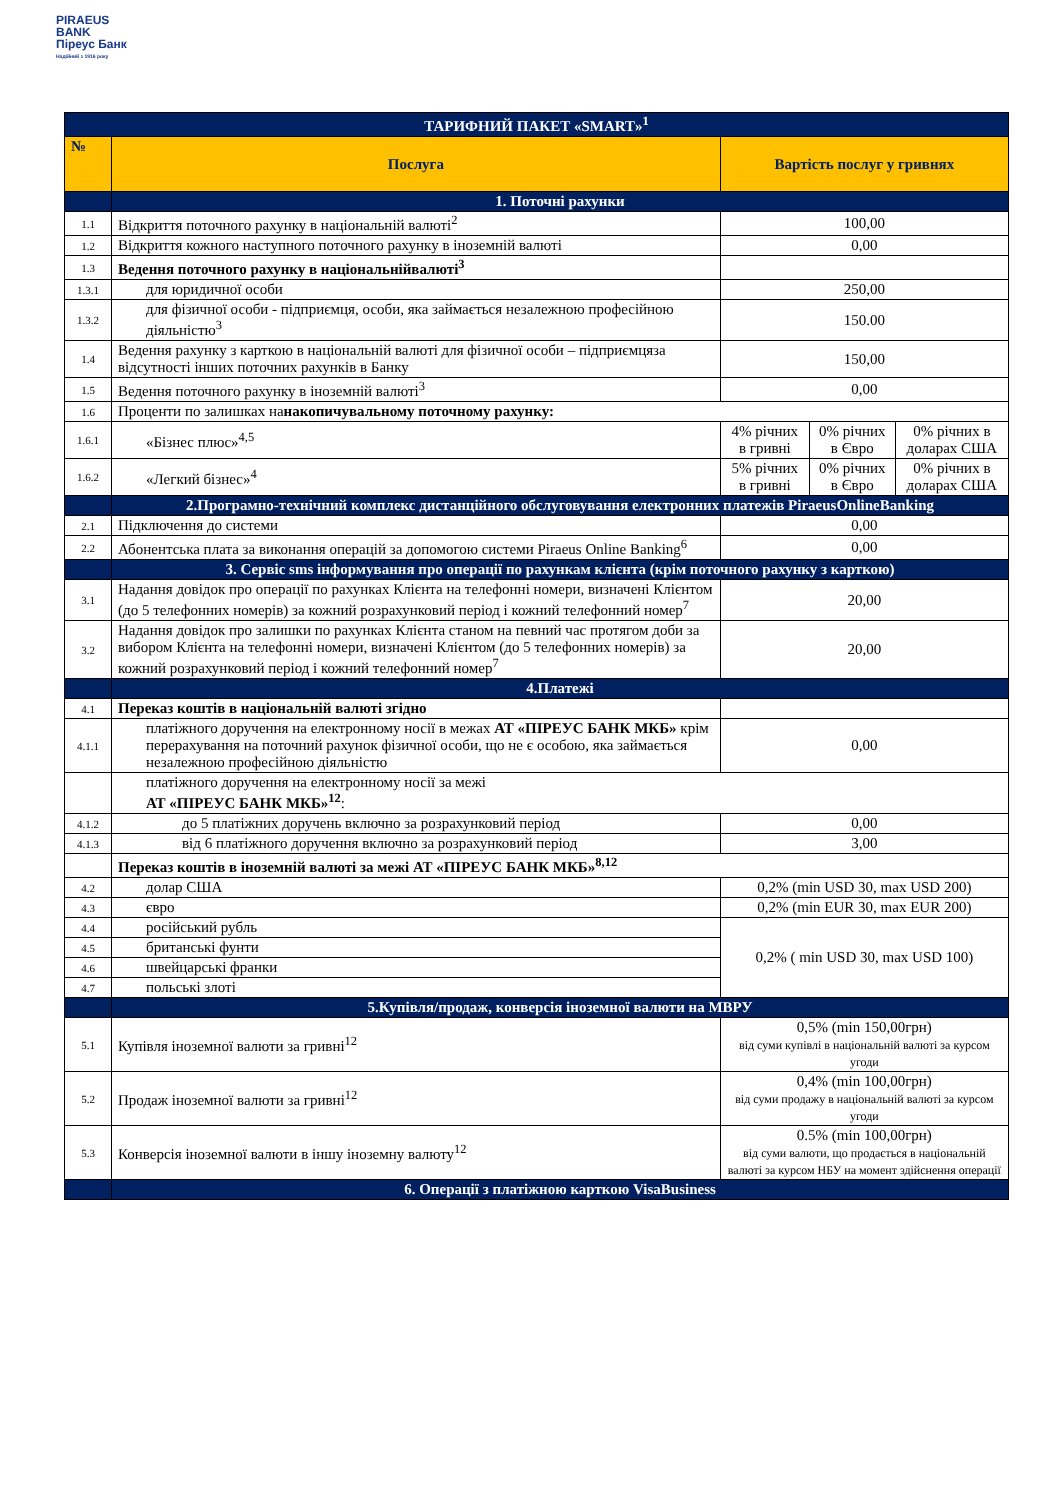PIRAEUS
BANK
Піреус Банк
Надійний з 1916 року
| ТАРИФНИЙ ПАКЕТ «SMART»<sup>1</sup> | | | | |
| № | Послуга | Вартість послуг у гривнях | | |
| | 1. Поточні рахунки | | | |
| 1.1 | Відкриття поточного рахунку в національній валюті<sup>2</sup> | 100,00 | | |
| 1.2 | Відкриття кожного наступного поточного рахунку в іноземній валюті | 0,00 | | |
| 1.3 | Ведення поточного рахунку в національнійвалюті<sup>3</sup> | | | |
| 1.3.1 | для юридичної особи | 250,00 | | |
| 1.3.2 | для фізичної особи - підприємця, особи, яка займається незалежною професійною діяльністю<sup>3</sup> | 150.00 | | |
| 1.4 | Ведення рахунку з карткою в національній валюті для фізичної особи – підприємцяза відсутності інших поточних рахунків в Банку | 150,00 | | |
| 1.5 | Ведення поточного рахунку в іноземній валюті<sup>3</sup> | 0,00 | | |
| 1.6 | Проценти по залишках на накопичувальному поточному рахунку: | | | |
| 1.6.1 | «Бізнес плюс»<sup>4,5</sup> | 4% річних в гривні | 0% річних в Євро | 0% річних в доларах США |
| 1.6.2 | «Легкий бізнес»<sup>4</sup> | 5% річних в гривні | 0% річних в Євро | 0% річних в доларах США |
| | 2.Програмно-технічний комплекс дистанційного обслуговування електронних платежів PiraeusOnlineBanking | | | |
| 2.1 | Підключення до системи | 0,00 | | |
| 2.2 | Абонентська плата за виконання операцій за допомогою системи Piraeus Online Banking<sup>6</sup> | 0,00 | | |
| | 3. Сервіс sms інформування про операції по рахункам клієнта (крім поточного рахунку з карткою) | | | |
| 3.1 | Надання довідок про операції по рахунках Клієнта на телефонні номери, визначені Клієнтом (до 5 телефонних номерів) за кожний розрахунковий період і кожний телефонний номер<sup>7</sup> | 20,00 | | |
| 3.2 | Надання довідок про залишки по рахунках Клієнта станом на певний час протягом доби за вибором Клієнта на телефонні номери, визначені Клієнтом (до 5 телефонних номерів) за кожний розрахунковий період і кожний телефонний номер<sup>7</sup> | 20,00 | | |
| | 4.Платежі | | | |
| 4.1 | Переказ коштів в національній валюті згідно | | | |
| 4.1.1 | платіжного доручення на електронному носії в межах АТ «ПІРЕУС БАНК МКБ» крім перерахування на поточний рахунок фізичної особи, що не є особою, яка займається незалежною професійною діяльністю | 0,00 | | |
| | платіжного доручення на електронному носії за межі АТ «ПІРЕУС БАНК МКБ»<sup>12</sup> : | | | |
| 4.1.2 | до 5 платіжних доручень включно за розрахунковий період | 0,00 | | |
| 4.1.3 | від 6 платіжного доручення включно за розрахунковий період | 3,00 | | |
| | Переказ коштів в іноземній валюті за межі АТ «ПІРЕУС БАНК МКБ»<sup>8,12</sup> | | | |
| 4.2 | долар США | 0,2% (min USD 30, max USD 200) | | |
| 4.3 | євро | 0,2% (min EUR 30, max EUR 200) | | |
| 4.4 | російський рубль | 0,2% ( min USD 30, max USD 100) | | |
| 4.5 | британські фунти | | | |
| 4.6 | швейцарські франки | | | |
| 4.7 | польські злоті | | | |
| | 5.Купівля/продаж, конверсія іноземної валюти на МВРУ | | | |
| 5.1 | Купівля іноземної валюти за гривні<sup>12</sup> | 0,5% (min 150,00грн) від суми купівлі в національній валюті за курсом угоди | | |
| 5.2 | Продаж іноземної валюти за гривні<sup>12</sup> | 0,4% (min 100,00грн) від суми продажу в національній валюті за курсом угоди | | |
| 5.3 | Конверсія іноземної валюти в іншу іноземну валюту<sup>12</sup> | 0.5% (min 100,00грн) від суми валюти, що продається в національній валюті за курсом НБУ на момент здійснення операції | | |
| | 6. Операції з платіжною карткою VisaBusiness | | | |